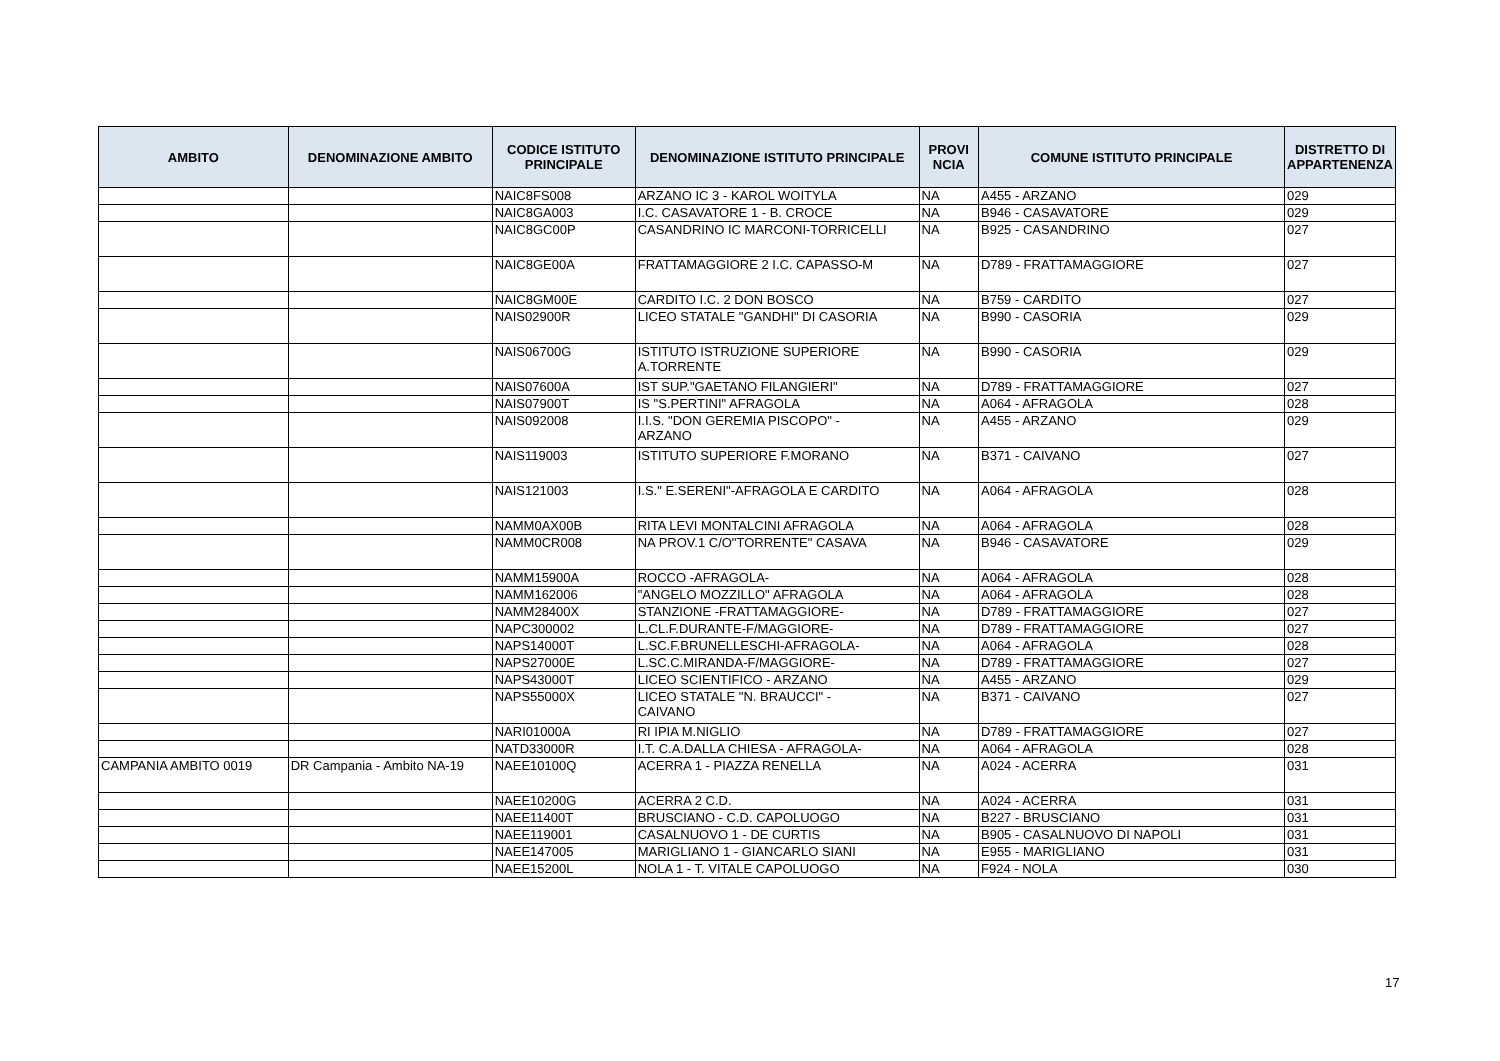| AMBITO | DENOMINAZIONE AMBITO | CODICE ISTITUTO PRINCIPALE | DENOMINAZIONE ISTITUTO PRINCIPALE | PROVI NCIA | COMUNE ISTITUTO PRINCIPALE | DISTRETTO DI APPARTENENZA |
| --- | --- | --- | --- | --- | --- | --- |
| | | NAIC8FS008 | ARZANO IC 3 - KAROL WOITYLA | NA | A455 - ARZANO | 029 |
| | | NAIC8GA003 | I.C. CASAVATORE 1 - B. CROCE | NA | B946 - CASAVATORE | 029 |
| | | NAIC8GC00P | CASANDRINO IC MARCONI-TORRICELLI | NA | B925 - CASANDRINO | 027 |
| | | NAIC8GE00A | FRATTAMAGGIORE 2 I.C. CAPASSO-M | NA | D789 - FRATTAMAGGIORE | 027 |
| | | NAIC8GM00E | CARDITO I.C. 2 DON BOSCO | NA | B759 - CARDITO | 027 |
| | | NAIS02900R | LICEO STATALE "GANDHI" DI CASORIA | NA | B990 - CASORIA | 029 |
| | | NAIS06700G | ISTITUTO ISTRUZIONE SUPERIORE A.TORRENTE | NA | B990 - CASORIA | 029 |
| | | NAIS07600A | IST SUP."GAETANO FILANGIERI" | NA | D789 - FRATTAMAGGIORE | 027 |
| | | NAIS07900T | IS "S.PERTINI" AFRAGOLA | NA | A064 - AFRAGOLA | 028 |
| | | NAIS092008 | I.I.S. "DON GEREMIA PISCOPO" - ARZANO | NA | A455 - ARZANO | 029 |
| | | NAIS119003 | ISTITUTO SUPERIORE F.MORANO | NA | B371 - CAIVANO | 027 |
| | | NAIS121003 | I.S." E.SERENI"-AFRAGOLA E CARDITO | NA | A064 - AFRAGOLA | 028 |
| | | NAMM0AX00B | RITA LEVI MONTALCINI AFRAGOLA | NA | A064 - AFRAGOLA | 028 |
| | | NAMM0CR008 | NA PROV.1 C/O"TORRENTE" CASAVA | NA | B946 - CASAVATORE | 029 |
| | | NAMM15900A | ROCCO -AFRAGOLA- | NA | A064 - AFRAGOLA | 028 |
| | | NAMM162006 | "ANGELO MOZZILLO" AFRAGOLA | NA | A064 - AFRAGOLA | 028 |
| | | NAMM28400X | STANZIONE -FRATTAMAGGIORE- | NA | D789 - FRATTAMAGGIORE | 027 |
| | | NAPC300002 | L.CL.F.DURANTE-F/MAGGIORE- | NA | D789 - FRATTAMAGGIORE | 027 |
| | | NAPS14000T | L.SC.F.BRUNELLESCHI-AFRAGOLA- | NA | A064 - AFRAGOLA | 028 |
| | | NAPS27000E | L.SC.C.MIRANDA-F/MAGGIORE- | NA | D789 - FRATTAMAGGIORE | 027 |
| | | NAPS43000T | LICEO SCIENTIFICO - ARZANO | NA | A455 - ARZANO | 029 |
| | | NAPS55000X | LICEO STATALE "N. BRAUCCI" - CAIVANO | NA | B371 - CAIVANO | 027 |
| | | NARI01000A | RI IPIA M.NIGLIO | NA | D789 - FRATTAMAGGIORE | 027 |
| | | NATD33000R | I.T. C.A.DALLA CHIESA - AFRAGOLA- | NA | A064 - AFRAGOLA | 028 |
| CAMPANIA AMBITO 0019 | DR Campania - Ambito NA-19 | NAEE10100Q | ACERRA 1 - PIAZZA RENELLA | NA | A024 - ACERRA | 031 |
| | | NAEE10200G | ACERRA 2 C.D. | NA | A024 - ACERRA | 031 |
| | | NAEE11400T | BRUSCIANO - C.D. CAPOLUOGO | NA | B227 - BRUSCIANO | 031 |
| | | NAEE119001 | CASALNUOVO 1 - DE CURTIS | NA | B905 - CASALNUOVO DI NAPOLI | 031 |
| | | NAEE147005 | MARIGLIANO 1 - GIANCARLO SIANI | NA | E955 - MARIGLIANO | 031 |
| | | NAEE15200L | NOLA 1 - T. VITALE CAPOLUOGO | NA | F924 - NOLA | 030 |
17